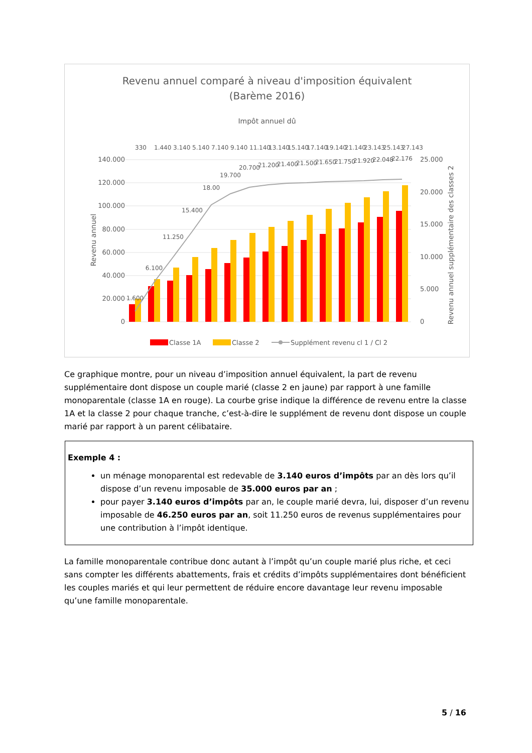Revenu annuel comparé à niveau d'imposition équivalent
(Barème 2016)
Impôt annuel dû
140.000
120.000
100.000
80.000
60.000
40.000
20.000
0
25.000
20.000
15.000
10.000
5.000
0
Revenu annuel
Revenu annuel supplémentaire des classes 2
1.600
6.100
11.250
15.400
18.00
19.700
20.700
21.200
21.400
21.500
21.650
21.750
21.920
22.048
22.176
330
1.440
3.140
5.140
7.140
9.140
11.140
13.140
15.140
17.140
19.140
21.140
23.143
25.143
27.143
Classe 1A
Classe 2
Supplément revenu cl 1 / Cl 2
Ce graphique montre, pour un niveau d’imposition annuel équivalent, la part de revenu supplémentaire dont dispose un couple marié (classe 2 en jaune) par rapport à une famille monoparentale (classe 1A en rouge). La courbe grise indique la différence de revenu entre la classe 1A et la classe 2 pour chaque tranche, c’est-à-dire le supplément de revenu dont dispose un couple marié par rapport à un parent célibataire.
Exemple 4 :
un ménage monoparental est redevable de 3.140 euros d’impôts par an dès lors qu’il dispose d’un revenu imposable de 35.000 euros par an ;
pour payer 3.140 euros d’impôts par an, le couple marié devra, lui, disposer d’un revenu imposable de 46.250 euros par an, soit 11.250 euros de revenus supplémentaires pour une contribution à l’impôt identique.
La famille monoparentale contribue donc autant à l’impôt qu’un couple marié plus riche, et ceci sans compter les différents abattements, frais et crédits d’impôts supplémentaires dont bénéficient les couples mariés et qui leur permettent de réduire encore davantage leur revenu imposable qu’une famille monoparentale.
5 / 16